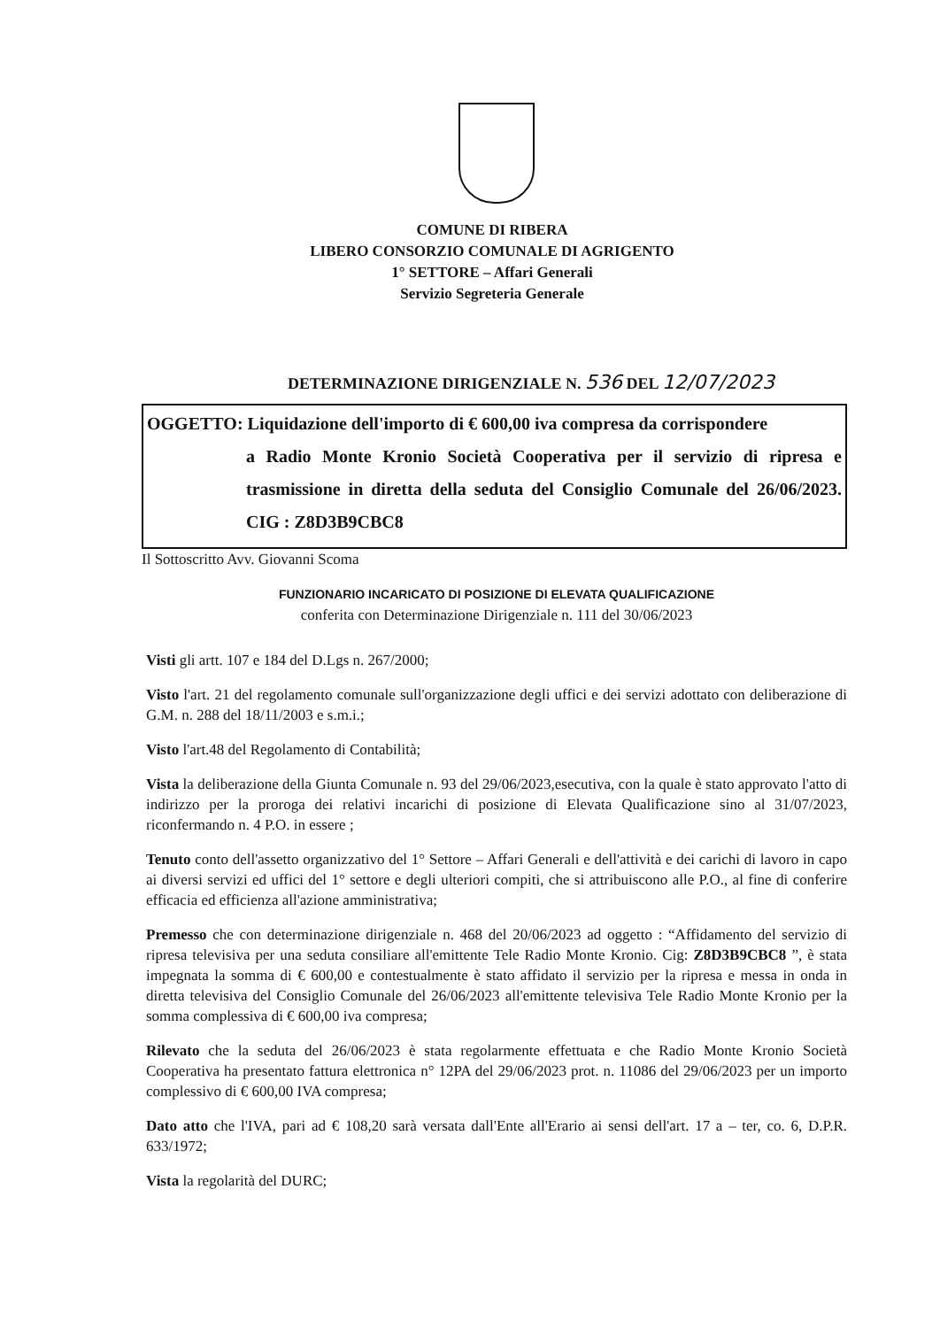COMUNE DI RIBERA
LIBERO CONSORZIO COMUNALE DI AGRIGENTO
1° SETTORE – Affari Generali
Servizio Segreteria Generale
DETERMINAZIONE DIRIGENZIALE N. 536 DEL 12/07/2023
OGGETTO: Liquidazione dell'importo di € 600,00 iva compresa da corrispondere
a Radio Monte Kronio Società Cooperativa per il servizio di ripresa e trasmissione in diretta della seduta del Consiglio Comunale del 26/06/2023. CIG : Z8D3B9CBC8
Il Sottoscritto Avv. Giovanni Scoma
FUNZIONARIO INCARICATO DI POSIZIONE DI ELEVATA QUALIFICAZIONE
conferita con Determinazione Dirigenziale n. 111 del 30/06/2023
Visti gli artt. 107 e 184 del D.Lgs n. 267/2000;
Visto l'art. 21 del regolamento comunale sull'organizzazione degli uffici e dei servizi adottato con deliberazione di G.M. n. 288 del 18/11/2003 e s.m.i.;
Visto l'art.48 del Regolamento di Contabilità;
Vista la deliberazione della Giunta Comunale n. 93 del 29/06/2023,esecutiva, con la quale è stato approvato l'atto di indirizzo per la proroga dei relativi incarichi di posizione di Elevata Qualificazione sino al 31/07/2023, riconfermando n. 4 P.O. in essere ;
Tenuto conto dell'assetto organizzativo del 1° Settore – Affari Generali e dell'attività e dei carichi di lavoro in capo ai diversi servizi ed uffici del 1° settore e degli ulteriori compiti, che si attribuiscono alle P.O., al fine di conferire efficacia ed efficienza all'azione amministrativa;
Premesso che con determinazione dirigenziale n. 468 del 20/06/2023 ad oggetto : “Affidamento del servizio di ripresa televisiva per una seduta consiliare all'emittente Tele Radio Monte Kronio. Cig: Z8D3B9CBC8 ”, è stata impegnata la somma di € 600,00 e contestualmente è stato affidato il servizio per la ripresa e messa in onda in diretta televisiva del Consiglio Comunale del 26/06/2023 all'emittente televisiva Tele Radio Monte Kronio per la somma complessiva di € 600,00 iva compresa;
Rilevato che la seduta del 26/06/2023 è stata regolarmente effettuata e che Radio Monte Kronio Società Cooperativa ha presentato fattura elettronica n° 12PA del 29/06/2023 prot. n. 11086 del 29/06/2023 per un importo complessivo di € 600,00 IVA compresa;
Dato atto che l'IVA, pari ad € 108,20 sarà versata dall'Ente all'Erario ai sensi dell'art. 17 a – ter, co. 6, D.P.R. 633/1972;
Vista la regolarità del DURC;